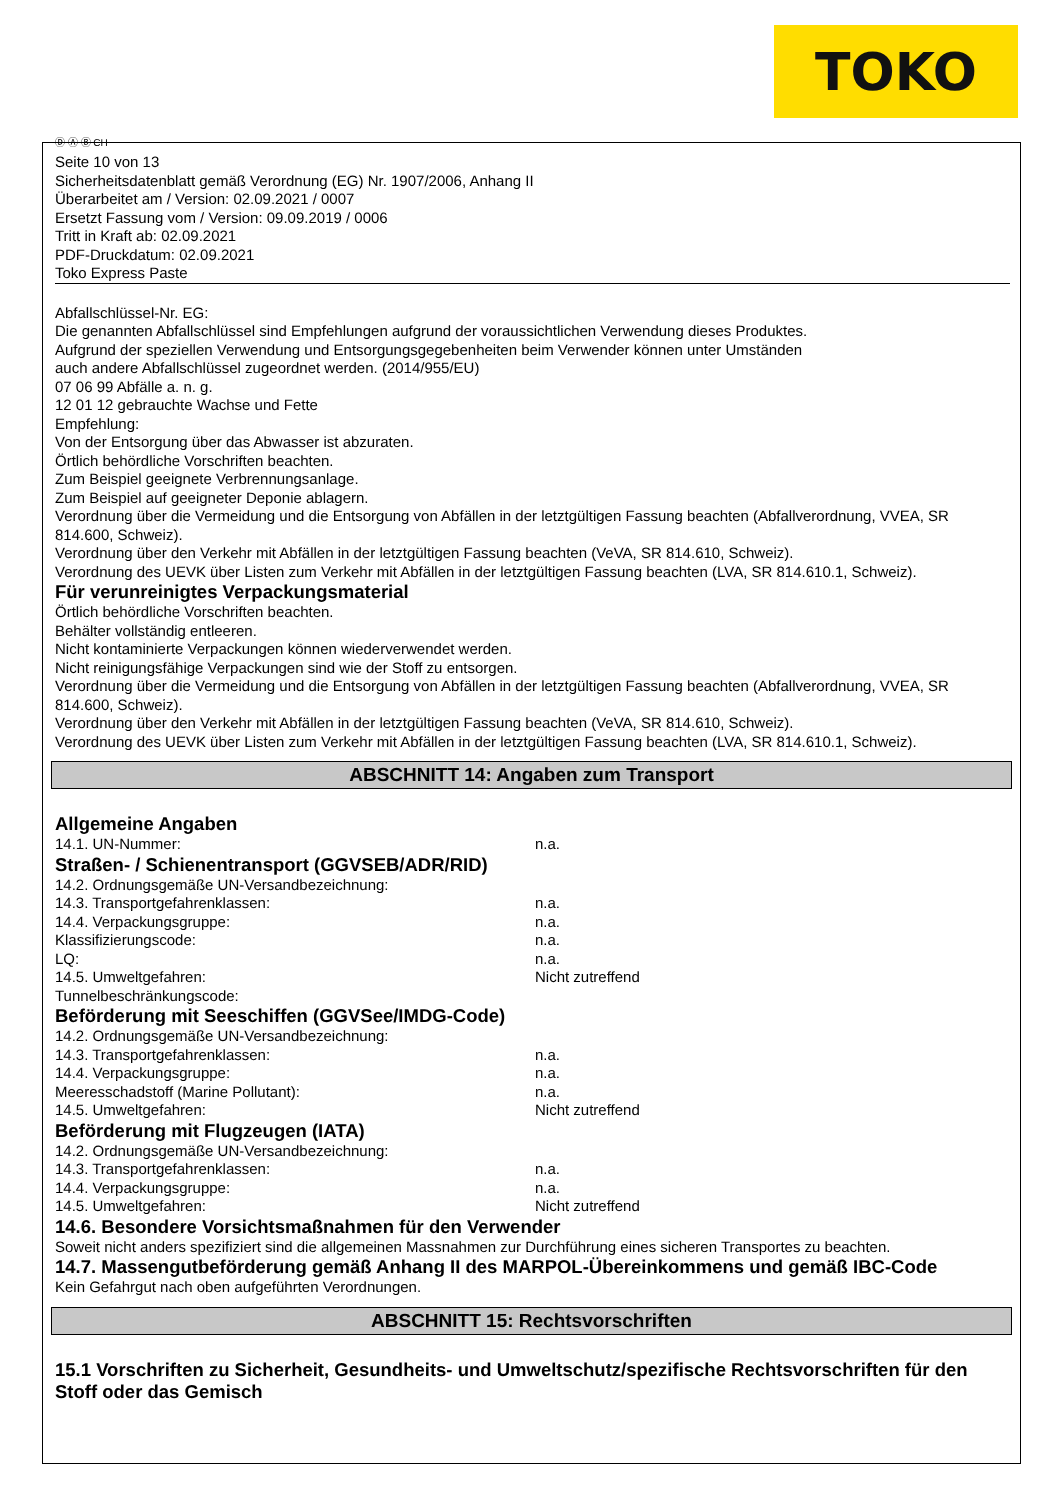TOKO
Ⓓ Ⓐ Ⓑ CH
Seite 10 von 13
Sicherheitsdatenblatt gemäß Verordnung (EG) Nr. 1907/2006, Anhang II
Überarbeitet am / Version: 02.09.2021 / 0007
Ersetzt Fassung vom / Version: 09.09.2019 / 0006
Tritt in Kraft ab: 02.09.2021
PDF-Druckdatum: 02.09.2021
Toko Express Paste
Abfallschlüssel-Nr. EG:
Die genannten Abfallschlüssel sind Empfehlungen aufgrund der voraussichtlichen Verwendung dieses Produktes.
Aufgrund der speziellen Verwendung und Entsorgungsgegebenheiten beim Verwender können unter Umständen
auch andere Abfallschlüssel zugeordnet werden. (2014/955/EU)
07 06 99 Abfälle a. n. g.
12 01 12 gebrauchte Wachse und Fette
Empfehlung:
Von der Entsorgung über das Abwasser ist abzuraten.
Örtlich behördliche Vorschriften beachten.
Zum Beispiel geeignete Verbrennungsanlage.
Zum Beispiel auf geeigneter Deponie ablagern.
Verordnung über die Vermeidung und die Entsorgung von Abfällen in der letztgültigen Fassung beachten (Abfallverordnung, VVEA, SR 814.600, Schweiz).
Verordnung über den Verkehr mit Abfällen in der letztgültigen Fassung beachten (VeVA, SR 814.610, Schweiz).
Verordnung des UEVK über Listen zum Verkehr mit Abfällen in der letztgültigen Fassung beachten (LVA, SR 814.610.1, Schweiz).
Für verunreinigtes Verpackungsmaterial
Örtlich behördliche Vorschriften beachten.
Behälter vollständig entleeren.
Nicht kontaminierte Verpackungen können wiederverwendet werden.
Nicht reinigungsfähige Verpackungen sind wie der Stoff zu entsorgen.
Verordnung über die Vermeidung und die Entsorgung von Abfällen in der letztgültigen Fassung beachten (Abfallverordnung, VVEA, SR 814.600, Schweiz).
Verordnung über den Verkehr mit Abfällen in der letztgültigen Fassung beachten (VeVA, SR 814.610, Schweiz).
Verordnung des UEVK über Listen zum Verkehr mit Abfällen in der letztgültigen Fassung beachten (LVA, SR 814.610.1, Schweiz).
ABSCHNITT 14: Angaben zum Transport
Allgemeine Angaben
14.1. UN-Nummer: n.a.
Straßen- / Schienentransport (GGVSEB/ADR/RID)
14.2. Ordnungsgemäße UN-Versandbezeichnung:
14.3. Transportgefahrenklassen: n.a.
14.4. Verpackungsgruppe: n.a.
Klassifizierungscode: n.a.
LQ: n.a.
14.5. Umweltgefahren: Nicht zutreffend
Tunnelbeschränkungscode:
Beförderung mit Seeschiffen (GGVSee/IMDG-Code)
14.2. Ordnungsgemäße UN-Versandbezeichnung:
14.3. Transportgefahrenklassen: n.a.
14.4. Verpackungsgruppe: n.a.
Meeresschadstoff (Marine Pollutant): n.a.
14.5. Umweltgefahren: Nicht zutreffend
Beförderung mit Flugzeugen (IATA)
14.2. Ordnungsgemäße UN-Versandbezeichnung:
14.3. Transportgefahrenklassen: n.a.
14.4. Verpackungsgruppe: n.a.
14.5. Umweltgefahren: Nicht zutreffend
14.6. Besondere Vorsichtsmaßnahmen für den Verwender
Soweit nicht anders spezifiziert sind die allgemeinen Massnahmen zur Durchführung eines sicheren Transportes zu beachten.
14.7. Massengutbeförderung gemäß Anhang II des MARPOL-Übereinkommens und gemäß IBC-Code
Kein Gefahrgut nach oben aufgeführten Verordnungen.
ABSCHNITT 15: Rechtsvorschriften
15.1 Vorschriften zu Sicherheit, Gesundheits- und Umweltschutz/spezifische Rechtsvorschriften für den Stoff oder das Gemisch